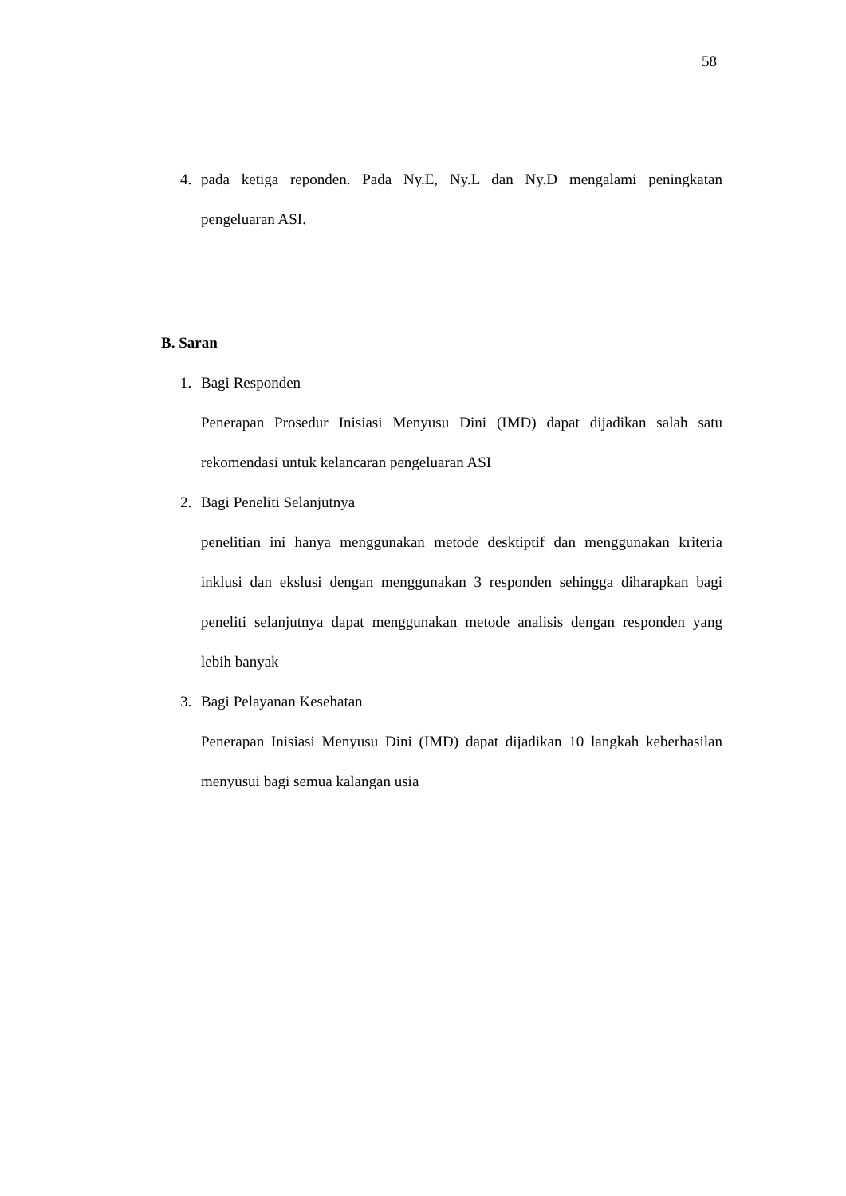58
4. pada ketiga reponden. Pada Ny.E, Ny.L dan Ny.D mengalami peningkatan pengeluaran ASI.
B. Saran
1. Bagi Responden
Penerapan Prosedur Inisiasi Menyusu Dini (IMD) dapat dijadikan salah satu rekomendasi untuk kelancaran pengeluaran ASI
2. Bagi Peneliti Selanjutnya
penelitian ini hanya menggunakan metode desktiptif dan menggunakan kriteria inklusi dan ekslusi dengan menggunakan 3 responden sehingga diharapkan bagi peneliti selanjutnya dapat menggunakan metode analisis dengan responden yang lebih banyak
3. Bagi Pelayanan Kesehatan
Penerapan Inisiasi Menyusu Dini (IMD) dapat dijadikan 10 langkah keberhasilan menyusui bagi semua kalangan usia